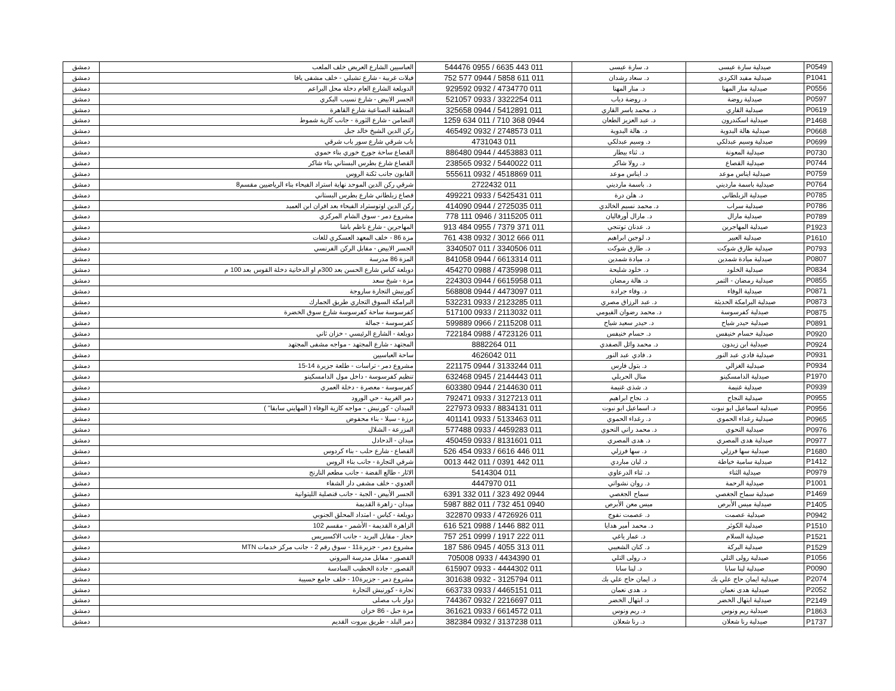| P0549 | صيدلية سارة عيسى | د. سارة عيسى | 011 443 6635 / 0955 544476 | العباسيين الشارع العريض خلف الملعب | دمشق |
| P1041 | صيدلية مفيد الكردي | د. سعاد رشدان | 011 611 5858 / 0944 577 752 | فيلات غربية - شارع تشيلي - خلف مشفى يافا | دمشق |
| P0556 | صيدلية منار المهنا | د. منار المهنا | 011 4734770 / 0932 929592 | الدويلعة الشارع العام دخلة محل البراعم | دمشق |
| P0597 | صيدلية روضة | د. روضة دياب | 011 3322254 / 0933 521057 | الجسر الابيض - شارع نسيب البكري | دمشق |
| P0619 | صيدلية القاري | د. محمد ياسر القاري | 011 5412891 / 0944 325658 | المنطقة الصناعية شارع القاهرة | دمشق |
| P1468 | صيدلية اسكندرون | د. عبد العزيز الطعان | 0944 368 710 / 011 634 1259 | التضامن - شارع الثورة - جانب كازية شموط | دمشق |
| P0668 | صيدلية هالة البدوية | د. هالة البدوية | 011 2748573 / 0932 465492 | ركن الدين الشيخ خالد جبل | دمشق |
| P0699 | صيدلية وسيم عبدلكي | د. وسيم عبدلكي | 011 4731043 | باب شرقي شارع سور باب شرقي | دمشق |
| P0730 | صيدلية المعونة | د. ثناء بيطار | 011 4453883 / 0944 886480 | القصاع ساحة جورج خوري بناء حموي | دمشق |
| P0744 | صيدلية القصاع | د. رولا شاكر | 011 5440022 / 0932 238565 | القصاع شارع بطرس البستاني بناء شاكر | دمشق |
| P0759 | صيدلية ايناس موعد | د. ايناس موعد | 011 4518869 / 0932 555611 | القابون جانب ثكنة الروس | دمشق |
| P0764 | صيدلية باسمة مارديني | د. باسمة مارديني | 011 2722432 | شرقي ركن الدين الموحد نهاية استراد الفيحاء بناء الرياضيين مقسم8 | دمشق |
| P0785 | صيدلية الزبلطاني | د. هلن درة | 011 5425431 / 0933 499221 | قصاع زبلطاني شارع بطرس البستاني | دمشق |
| P0786 | صيدلية سراب | د. محمد نسيم الخالدي | 011 2725035 / 0944 414090 | ركن الدين اوتوستراد الفيحاء بعد افران ابن العميد | دمشق |
| P0789 | صيدلية مارال | د. مارال أورفاليان | 011 3115205 / 0946 111 778 | مشروع دمر - سوق الشام المركزي | دمشق |
| P1923 | صيدلية المهاجرين | د. عدنان توتنجي | 011 371 7379 / 0955 484 913 | المهاجرين - شارع ناظم باشا | دمشق |
| P1610 | صيدلية العبير | د. لوجين ابراهيم | 011 666 3012 / 0932 438 761 | مزة 86 - خلف المعهد العسكري للغات | دمشق |
| P0793 | صيدلية طارق شوكت | د. طارق شوكت | 011 3340506 / 011 3340507 | الجسر الابيض - مقابل الركن الفرنسي | دمشق |
| P0807 | صيدلية ميادة شمدين | د. ميادة شمدين | 011 6613314 / 0944 841058 | المزة 86 مدرسة | دمشق |
| P0834 | صيدلية الخلود | د. خلود شليحة | 011 4735998 / 0988 454270 | دويلعة كباس شارع الحسن بعد 300م او الدخانية دخلة القوس بعد 100 م | دمشق |
| P0855 | صيدلية رمضان - التمر | د. هالة رمضان | 011 6615958 / 0944 224303 | مزة - شيخ سعد | دمشق |
| P0871 | صيدلية الوفاء | د. وفاء جرادة | 011 4473097 / 0944 568808 | كورنيش التجارة ساروجة | دمشق |
| P0873 | صيدلية البرامكة الحديثة | د. عبد الرزاق مصري | 011 2123285 / 0933 532231 | البرامكة السوق التجاري طريق الجمارك | دمشق |
| P0875 | صيدلية كفرسوسة | د. محمد رضوان الفيومي | 011 2113032 / 0933 517100 | كفرسوسة ساحة كفرسوسة شارع سوق الخضرة | دمشق |
| P0891 | صيدلية حيدر شياح | د. حيدر سعيد شياح | 011 2115208 / 0966 599889 | كفرسوسة - جمالة | دمشق |
| P0920 | صيدلية حسام خنيفس | د. حسام خنيفس | 011 4723126 / 0988 722184 | دويلعة - الشارع الرئيسي - خزان ثاني | دمشق |
| P0924 | صيدلية ابن زيدون | د. محمد وائل الصفدي | 011 8882264 | المجتهد - شارع المجتهد - مواجه مشفى المجتهد | دمشق |
| P0931 | صيدلية فادي عبد النور | د. فادي عبد النور | 011 4626042 | ساحة العباسيين | دمشق |
| P0934 | صيدلية الغزالي | د. بتول فارس | 011 3133244 / 0944 221175 | مشروع دمر - تراسات - طلعة جزيرة 14-15 | دمشق |
| P1970 | صيدلية الدامسكينو | منال الحربلي | 011 2144443 / 0945 632468 | تنظيم كفرسوسة - داخل مول الدامسكينو | دمشق |
| P0939 | صيدلية غنيمة | د. شذى غنيمة | 011 2144630 / 0944 603380 | كفرسوسة - معصرة - دخلة العمري | دمشق |
| P0955 | صيدلية النجاح | د. نجاح ابراهيم | 011 3127213 / 0933 792471 | دمر الغربية - حي الورود | دمشق |
| P0956 | صيدلية اسماعيل ابو نبوت | د. اسماعيل ابو نبوت | 011 8834131 / 0933 227973 | الميدان - كورنيش - مواجه كازية الوفاء ( المهايني سابقا" ) | دمشق |
| P0965 | صيدلية رغداء الحموي | د. رغداء الحموي | 011 5133463 / 0933 401141 | برزة - سيلا - بناء محفوض | دمشق |
| P0976 | صيدلية النحوي | د. محمد راني النحوي | 011 4459283 / 0933 577488 | المزرعة - الشلال | دمشق |
| P0977 | صيدلية هدى المصري | د. هدى المصري | 011 8131601 / 0933 450459 | ميدان - الدحادل | دمشق |
| P1680 | صيدلية سها فرزلي | د. سها فرزلي | 011 446 6616 / 0933 454 526 | القصاع - شارع حلب - بناء كردوس | دمشق |
| P1412 | صيدلية سامية خياطة | د. ليان مباردي | 011 442 0391 / 011 442 0013 | شرقي التجارة - جانب بناء الروس | دمشق |
| P0979 | صيدلية الثناء | د. ثناء الدرعاوي | 011 5414304 | الاثار - طالع الفضة - جانب مطعم النارنج | دمشق |
| P1001 | صيدلية الرحمة | د. روان نشواتي | 011 4447970 | العدوي - خلف مشفى دار الشفاء | دمشق |
| P1469 | صيدلية سماح الجغصي | سماح الجغصي | 0944 492 323 / 011 332 6391 | الجسر الأبيض - الجبة - جانب قنصلية الليتوانية | دمشق |
| P1405 | صيدلية ميس الأبرص | ميس معن الأبرص | 0940 451 732 / 011 882 5987 | ميدان - زاهرة القديمة | دمشق |
| P0942 | صيدلية عصمت | د. عصمت نفوج | 011 4726926 / 0933 322870 | دويلعة - كباس - امتداد المحلق الجنوبي | دمشق |
| P1510 | صيدلية الكوثر | د. محمد أمير هدايا | 011 882 1446 / 0988 521 616 | الزاهرة القديمة - الأشمر - مقسم 102 | دمشق |
| P1521 | صيدلية السلام | د. عمار ياغي | 011 222 1917 / 0999 251 757 | حجاز - مقابل البريد - جانب الاكسبريس | دمشق |
| P1529 | صيدلية البركة | د. كنان الشعيبي | 011 313 4055 / 0945 586 187 | مشروع دمر - جزيرة11 - سوق رقم 2 - جانب مركز خدمات MTN | دمشق |
| P1056 | صيدلية رولى التلي | د. رولى التلي | 01 4434390 / 0933 705008 | القصور - مقابل مدرسة البيروني | دمشق |
| P0090 | صيدلية لينا سابا | د. لينا سابا | 011 4444302 - 0933 615907 | القصور - جادة الخطيب السادسة | دمشق |
| P2074 | صيدلية ايمان حاج علي بك | د. ايمان حاج علي بك | 011 3125794 - 0932 301638 | مشروع دمر - جزيرة10 - خلف جامع حسيبة | دمشق |
| P2052 | صيدلية هدى نعمان | د. هدى نعمان | 011 4465151 / 0933 663733 | تجارة - كورنيش التجارة | دمشق |
| P2149 | صيدلية ابتهال الخضر | د. ابتهال الخضر | 011 2216697 / 0932 744367 | دوار باب مصلى | دمشق |
| P1863 | صيدلية ريم ونوس | د. ريم ونوس | 011 6614572 / 0933 361621 | مزة جبل - 86 خزان | دمشق |
| P1737 | صيدلية رنا شعلان | د. رنا شعلان | 011 3137238 / 0932 382384 | دمر البلد - طريق بيروت القديم | دمشق |